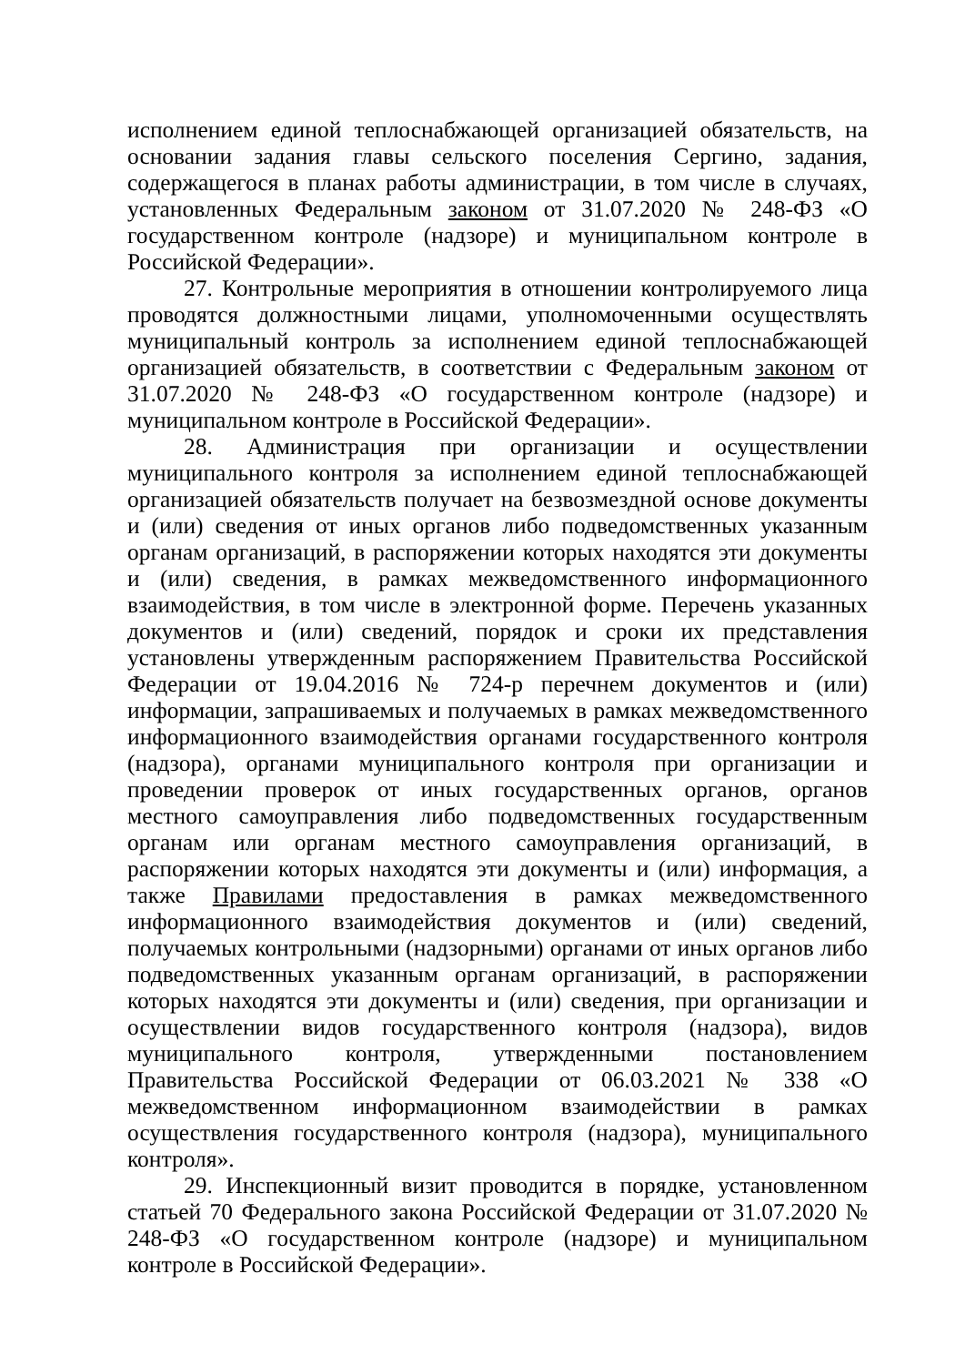исполнением единой теплоснабжающей организацией обязательств, на основании задания главы сельского поселения Сергино, задания, содержащегося в планах работы администрации, в том числе в случаях, установленных Федеральным законом от 31.07.2020 № 248-ФЗ «О государственном контроле (надзоре) и муниципальном контроле в Российской Федерации».
27. Контрольные мероприятия в отношении контролируемого лица проводятся должностными лицами, уполномоченными осуществлять муниципальный контроль за исполнением единой теплоснабжающей организацией обязательств, в соответствии с Федеральным законом от 31.07.2020 № 248-ФЗ «О государственном контроле (надзоре) и муниципальном контроле в Российской Федерации».
28. Администрация при организации и осуществлении муниципального контроля за исполнением единой теплоснабжающей организацией обязательств получает на безвозмездной основе документы и (или) сведения от иных органов либо подведомственных указанным органам организаций, в распоряжении которых находятся эти документы и (или) сведения, в рамках межведомственного информационного взаимодействия, в том числе в электронной форме. Перечень указанных документов и (или) сведений, порядок и сроки их представления установлены утвержденным распоряжением Правительства Российской Федерации от 19.04.2016 № 724-р перечнем документов и (или) информации, запрашиваемых и получаемых в рамках межведомственного информационного взаимодействия органами государственного контроля (надзора), органами муниципального контроля при организации и проведении проверок от иных государственных органов, органов местного самоуправления либо подведомственных государственным органам или органам местного самоуправления организаций, в распоряжении которых находятся эти документы и (или) информация, а также Правилами предоставления в рамках межведомственного информационного взаимодействия документов и (или) сведений, получаемых контрольными (надзорными) органами от иных органов либо подведомственных указанным органам организаций, в распоряжении которых находятся эти документы и (или) сведения, при организации и осуществлении видов государственного контроля (надзора), видов муниципального контроля, утвержденными постановлением Правительства Российской Федерации от 06.03.2021 № 338 «О межведомственном информационном взаимодействии в рамках осуществления государственного контроля (надзора), муниципального контроля».
29. Инспекционный визит проводится в порядке, установленном статьей 70 Федерального закона Российской Федерации от 31.07.2020 № 248-ФЗ «О государственном контроле (надзоре) и муниципальном контроле в Российской Федерации».